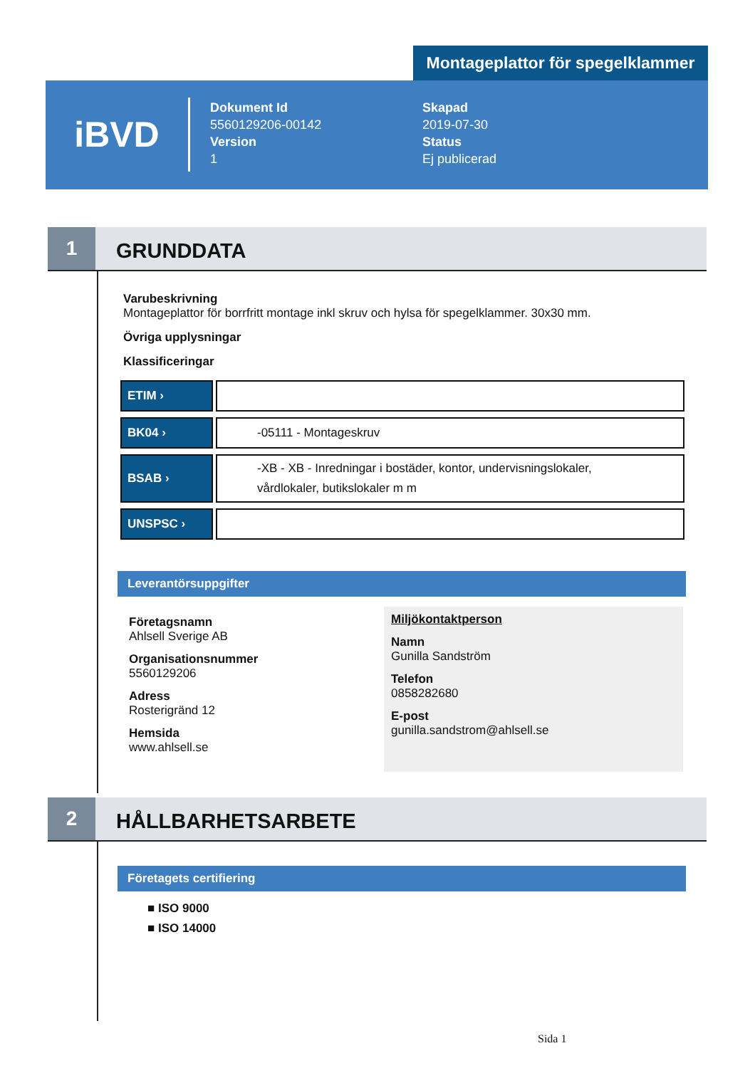Montageplattor för spegelklammer
iBVD
Dokument Id
5560129206-00142
Version
1
Skapad
2019-07-30
Status
Ej publicerad
1
GRUNDDATA
Varubeskrivning
Montageplattor för borrfritt montage inkl skruv och hylsa för spegelklammer. 30x30 mm.
Övriga upplysningar
Klassificeringar
| ETIM › | |
| BK04 › | -05111 - Montageskruv |
| BSAB › | -XB - XB - Inredningar i bostäder, kontor, undervisningslokaler, vårdlokaler, butikslokaler m m |
| UNSPSC › | |
Leverantörsuppgifter
Företagsnamn
Ahlsell Sverige AB
Organisationsnummer
5560129206
Adress
Rosterigränd 12
Hemsida
www.ahlsell.se
Miljökontaktperson
Namn
Gunilla Sandström
Telefon
0858282680
E-post
gunilla.sandstrom@ahlsell.se
2
HÅLLBARHETSARBETE
Företagets certifiering
■ ISO 9000
■ ISO 14000
Sida 1